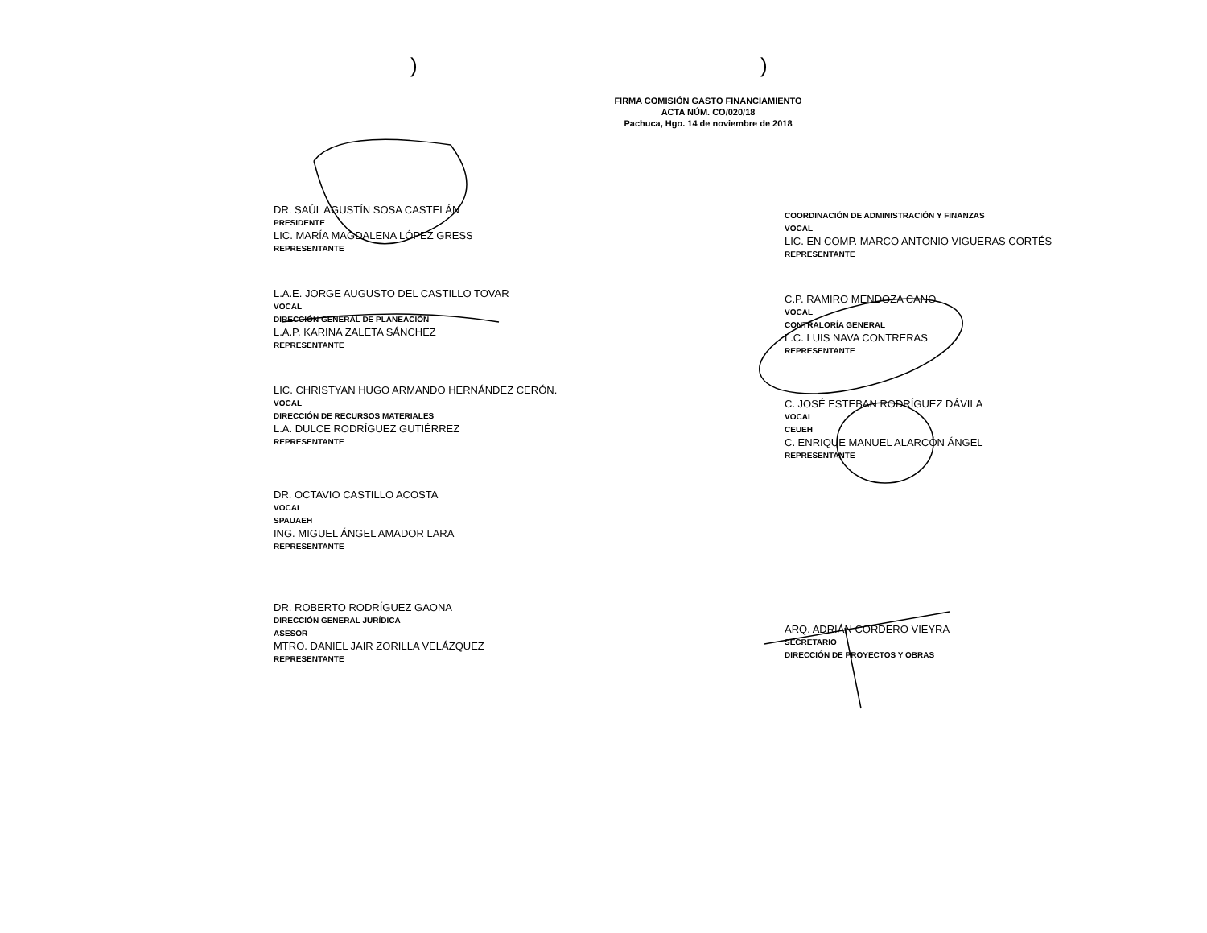) )
FIRMA COMISIÓN GASTO FINANCIAMIENTO
ACTA NÚM. CO/020/18
Pachuca, Hgo. 14 de noviembre de 2018
DR. SAÚL AGUSTÍN SOSA CASTELÁN
PRESIDENTE
LIC. MARÍA MAGDALENA LÓPEZ GRESS
REPRESENTANTE
L.A.E. JORGE AUGUSTO DEL CASTILLO TOVAR
VOCAL
DIRECCIÓN GENERAL DE PLANEACIÓN
L.A.P. KARINA ZALETA SÁNCHEZ
REPRESENTANTE
LIC. CHRISTYAN HUGO ARMANDO HERNÁNDEZ CERÓN.
VOCAL
DIRECCIÓN DE RECURSOS MATERIALES
L.A. DULCE RODRÍGUEZ GUTIÉRREZ
REPRESENTANTE
DR. OCTAVIO CASTILLO ACOSTA
VOCAL
SPAUAEH
ING. MIGUEL ÁNGEL AMADOR LARA
REPRESENTANTE
DR. ROBERTO RODRÍGUEZ GAONA
DIRECCIÓN GENERAL JURÍDICA
ASESOR
MTRO. DANIEL JAIR ZORILLA VELÁZQUEZ
REPRESENTANTE
COORDINACIÓN DE ADMINISTRACIÓN Y FINANZAS
VOCAL
LIC. EN COMP. MARCO ANTONIO VIGUERAS CORTÉS
REPRESENTANTE
C.P. RAMIRO MENDOZA CANO
VOCAL
CONTRALORÍA GENERAL
L.C. LUIS NAVA CONTRERAS
REPRESENTANTE
C. JOSÉ ESTEBAN RODRÍGUEZ DÁVILA
VOCAL
CEUEH
C. ENRIQUE MANUEL ALARCÓN ÁNGEL
REPRESENTANTE
ARQ. ADRIÁN CORDERO VIEYRA
SECRETARIO
DIRECCIÓN DE PROYECTOS Y OBRAS